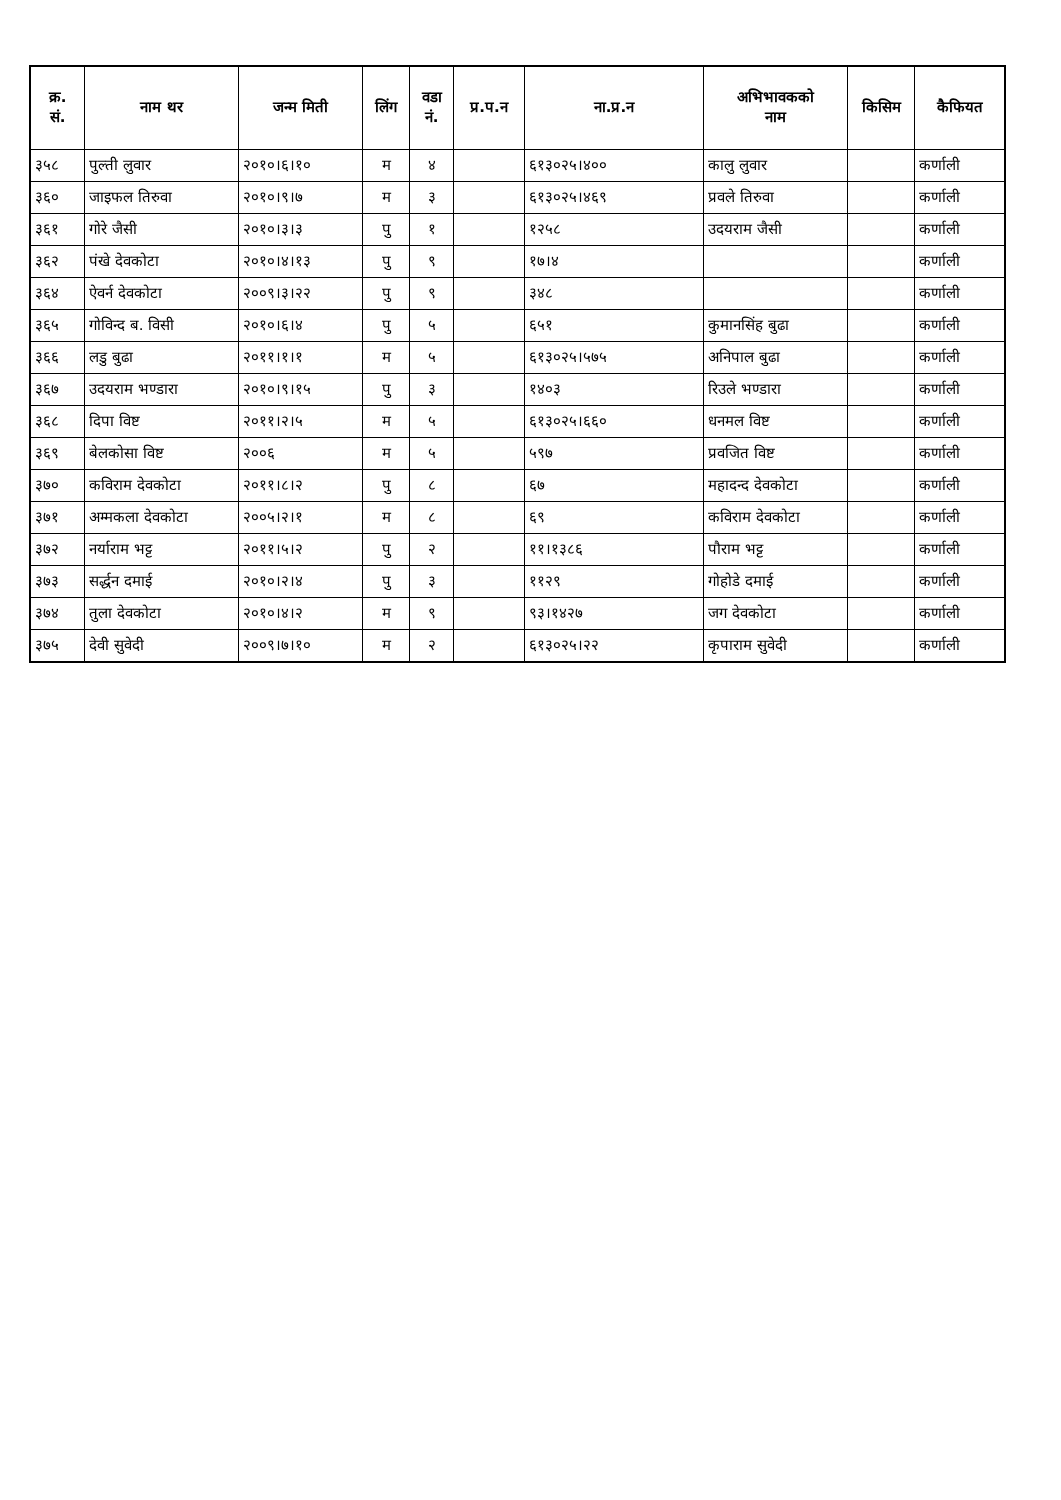| क्र. सं. | नाम थर | जन्म मिती | लिंग | वडा नं. | प्र.प.न | ना.प्र.न | अभिभावकको नाम | किसिम | कैफियत |
| --- | --- | --- | --- | --- | --- | --- | --- | --- | --- |
| ३५८ | पुल्ती लुवार | २०१०।६।१० | म | ४ | | ६१३०२५।४०० | कालु लुवार | | कर्णाली |
| ३६० | जाइफल तिरुवा | २०१०।९।७ | म | ३ | | ६१३०२५।४६९ | प्रवले तिरुवा | | कर्णाली |
| ३६१ | गोरे जैसी | २०१०।३।३ | पु | १ | | १२५८ | उदयराम जैसी | | कर्णाली |
| ३६२ | पंखे देवकोटा | २०१०।४।१३ | पु | ९ | | १७।४ | | | कर्णाली |
| ३६४ | ऐवर्न देवकोटा | २००९।३।२२ | पु | ९ | | ३४८ | | | कर्णाली |
| ३६५ | गोविन्द ब. विसी | २०१०।६।४ | पु | ५ | | ६५१ | कुमानसिंह बुढा | | कर्णाली |
| ३६६ | लडु बुढा | २०११।१।१ | म | ५ | | ६१३०२५।५७५ | अनिपाल बुढा | | कर्णाली |
| ३६७ | उदयराम भण्डारा | २०१०।९।१५ | पु | ३ | | १४०३ | रिउले भण्डारा | | कर्णाली |
| ३६८ | दिपा विष्ट | २०११।२।५ | म | ५ | | ६१३०२५।६६० | धनमल विष्ट | | कर्णाली |
| ३६९ | बेलकोसा विष्ट | २००६ | म | ५ | | ५९७ | प्रवजित विष्ट | | कर्णाली |
| ३७० | कविराम देवकोटा | २०११।८।२ | पु | ८ | | ६७ | महादन्द देवकोटा | | कर्णाली |
| ३७१ | अम्मकला देवकोटा | २००५।२।१ | म | ८ | | ६९ | कविराम देवकोटा | | कर्णाली |
| ३७२ | नर्याराम भट्ट | २०११।५।२ | पु | २ | | ११।१३८६ | पौराम भट्ट | | कर्णाली |
| ३७३ | सर्द्धन दमाई | २०१०।२।४ | पु | ३ | | ११२९ | गोहोडे दमाई | | कर्णाली |
| ३७४ | तुला देवकोटा | २०१०।४।२ | म | ९ | | ९३।१४२७ | जग देवकोटा | | कर्णाली |
| ३७५ | देवी सुवेदी | २००९।७।१० | म | २ | | ६१३०२५।२२ | कृपाराम सुवेदी | | कर्णाली |